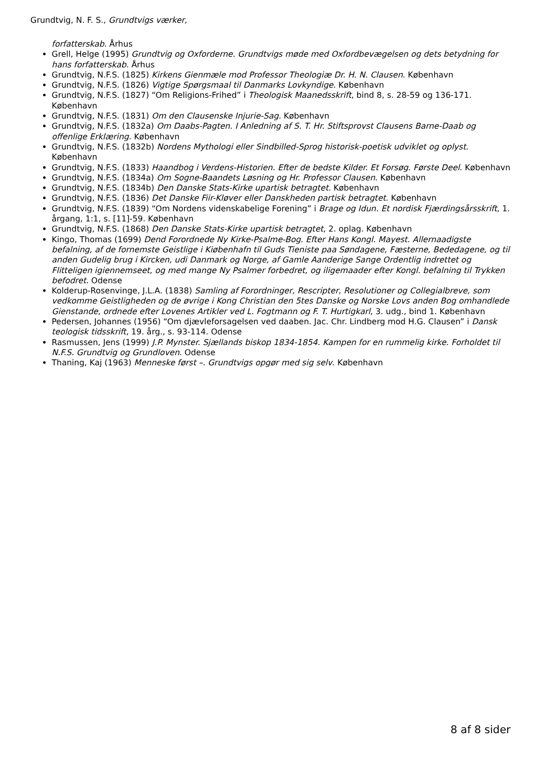Grundtvig, N. F. S., Grundtvigs værker,
forfatterskab. Århus
Grell, Helge (1995) Grundtvig og Oxforderne. Grundtvigs møde med Oxfordbevægelsen og dets betydning for hans forfatterskab. Århus
Grundtvig, N.F.S. (1825) Kirkens Gienmæle mod Professor Theologiæ Dr. H. N. Clausen. København
Grundtvig, N.F.S. (1826) Vigtige Spørgsmaal til Danmarks Lovkyndige. København
Grundtvig, N.F.S. (1827) “Om Religions-Frihed” i Theologisk Maanedsskrift, bind 8, s. 28-59 og 136-171. København
Grundtvig, N.F.S. (1831) Om den Clausenske Injurie-Sag. København
Grundtvig, N.F.S. (1832a) Om Daabs-Pagten. I Anledning af S. T. Hr. Stiftsprovst Clausens Barne-Daab og offenlige Erklæring. København
Grundtvig, N.F.S. (1832b) Nordens Mythologi eller Sindbilled-Sprog historisk-poetisk udviklet og oplyst. København
Grundtvig, N.F.S. (1833) Haandbog i Verdens-Historien. Efter de bedste Kilder. Et Forsøg. Første Deel. København
Grundtvig, N.F.S. (1834a) Om Sogne-Baandets Løsning og Hr. Professor Clausen. København
Grundtvig, N.F.S. (1834b) Den Danske Stats-Kirke upartisk betragtet. København
Grundtvig, N.F.S. (1836) Det Danske Fiir-Kløver eller Danskheden partisk betragtet. København
Grundtvig, N.F.S. (1839) “Om Nordens videnskabelige Forening” i Brage og Idun. Et nordisk Fjærdingsårsskrift, 1. årgang, 1:1, s. [11]-59. København
Grundtvig, N.F.S. (1868) Den Danske Stats-Kirke upartisk betragtet, 2. oplag. København
Kingo, Thomas (1699) Dend Forordnede Ny Kirke-Psalme-Bog. Efter Hans Kongl. Mayest. Allernaadigste befalning, af de fornemste Geistlige i Kiøbenhafn til Guds Tieniste paa Søndagene, Fæsterne, Bededagene, og til anden Gudelig brug i Kircken, udi Danmark og Norge, af Gamle Aanderige Sange Ordentlig indrettet og Flitteligen igiennemseet, og med mange Ny Psalmer forbedret, og iligemaader efter Kongl. befalning til Trykken befodret. Odense
Kolderup-Rosenvinge, J.L.A. (1838) Samling af Forordninger, Rescripter, Resolutioner og Collegialbreve, som vedkomme Geistligheden og de øvrige i Kong Christian den 5tes Danske og Norske Lovs anden Bog omhandlede Gienstande, ordnede efter Lovenes Artikler ved L. Fogtmann og F. T. Hurtigkarl, 3. udg., bind 1. København
Pedersen, Johannes (1956) “Om djævleforsagelsen ved daaben. Jac. Chr. Lindberg mod H.G. Clausen” i Dansk teologisk tidsskrift, 19. årg., s. 93-114. Odense
Rasmussen, Jens (1999) J.P. Mynster. Sjællands biskop 1834-1854. Kampen for en rummelig kirke. Forholdet til N.F.S. Grundtvig og Grundloven. Odense
Thaning, Kaj (1963) Menneske først –. Grundtvigs opgør med sig selv. København
8 af 8 sider